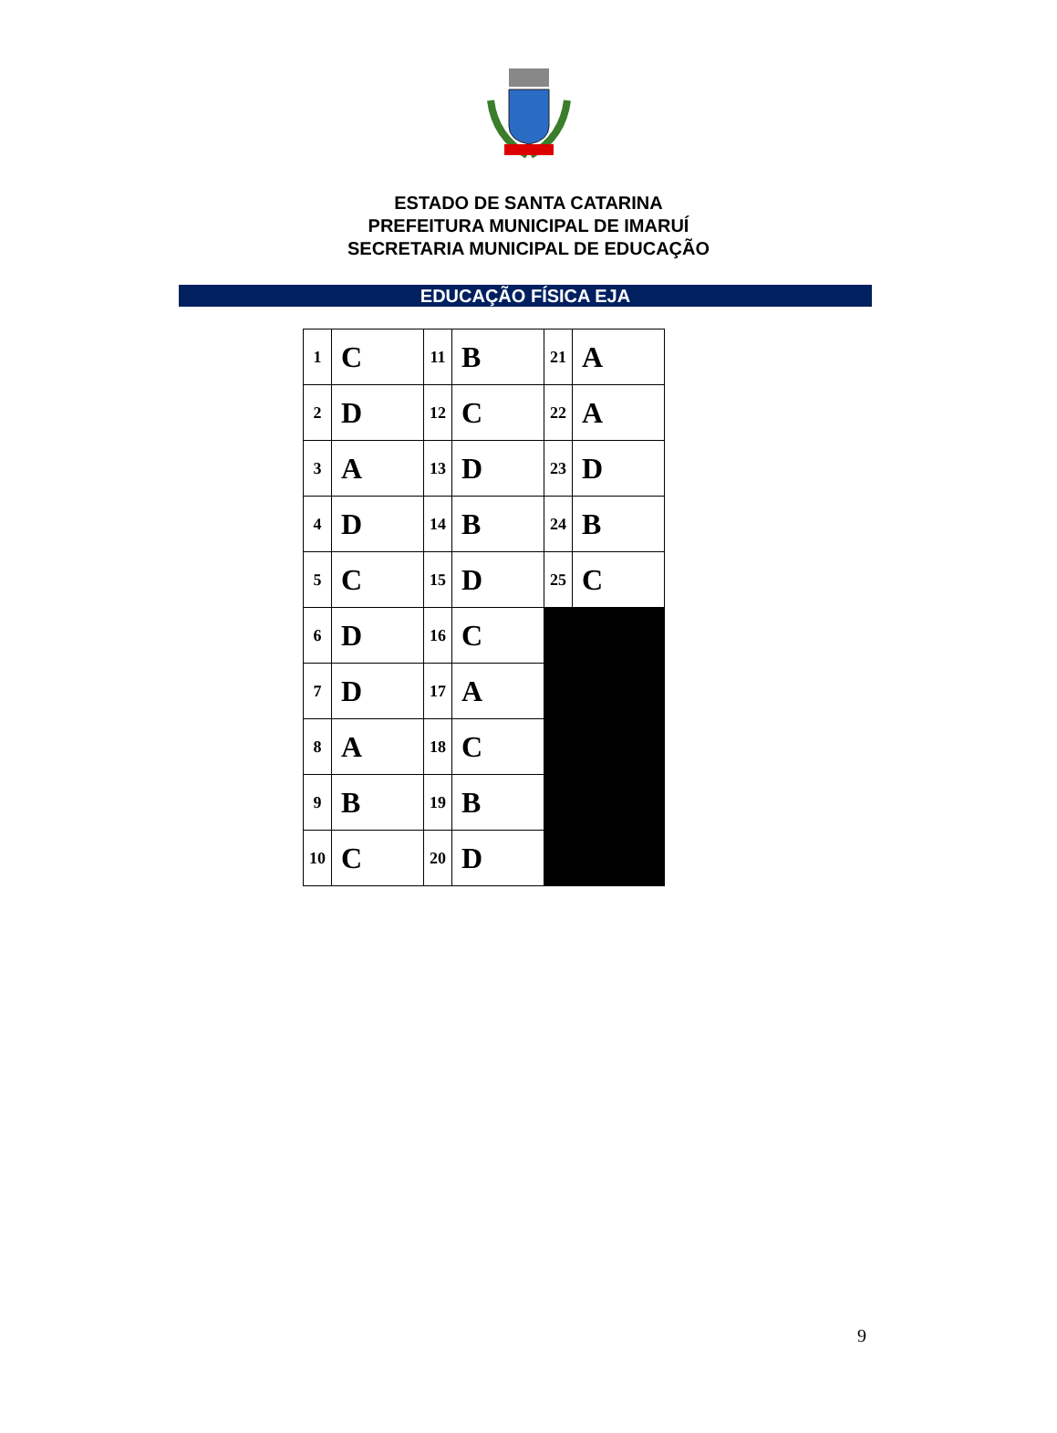ESTADO DE SANTA CATARINA
PREFEITURA MUNICIPAL DE IMARUÍ
SECRETARIA MUNICIPAL DE EDUCAÇÃO
EDUCAÇÃO FÍSICA EJA
| 1 | C | 11 | B | 21 | A |
| 2 | D | 12 | C | 22 | A |
| 3 | A | 13 | D | 23 | D |
| 4 | D | 14 | B | 24 | B |
| 5 | C | 15 | D | 25 | C |
| 6 | D | 16 | C | | |
| 7 | D | 17 | A | | |
| 8 | A | 18 | C | | |
| 9 | B | 19 | B | | |
| 10 | C | 20 | D | | |
9